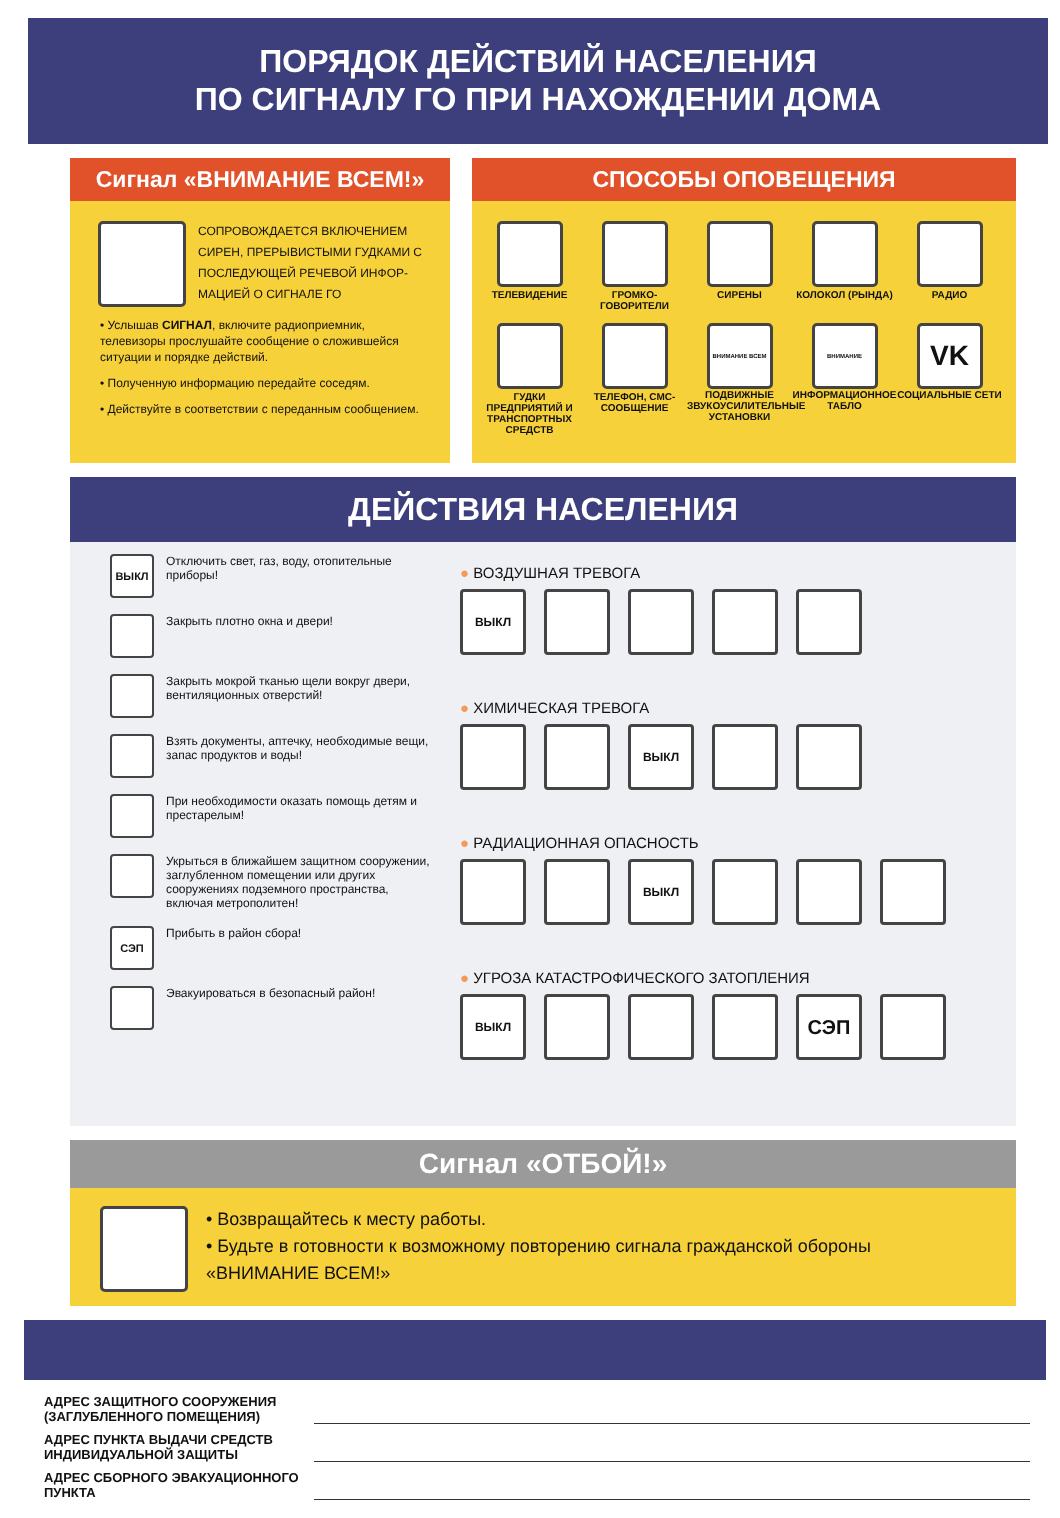ПОРЯДОК ДЕЙСТВИЙ НАСЕЛЕНИЯ
ПО СИГНАЛУ ГО ПРИ НАХОЖДЕНИИ ДОМА
Сигнал «ВНИМАНИЕ ВСЕМ!»
СОПРОВОЖДАЕТСЯ ВКЛЮЧЕНИЕМ СИРЕН, ПРЕРЫВИСТЫМИ ГУДКАМИ С ПОСЛЕДУЮЩЕЙ РЕЧЕВОЙ ИНФОР-МАЦИЕЙ О СИГНАЛЕ ГО
• Услышав СИГНАЛ, включите радиоприемник, телевизоры прослушайте сообщение о сложившейся ситуации и порядке действий.
• Полученную информацию передайте соседям.
• Действуйте в соответствии с переданным сообщением.
СПОСОБЫ ОПОВЕЩЕНИЯ
ТЕЛЕВИДЕНИЕ
ГРОМКО-ГОВОРИТЕЛИ
СИРЕНЫ
КОЛОКОЛ (РЫНДА)
РАДИО
ГУДКИ ПРЕДПРИЯТИЙ И ТРАНСПОРТНЫХ СРЕДСТВ
ТЕЛЕФОН, СМС-СООБЩЕНИЕ
ВНИМАНИЕ ВСЕМ
ПОДВИЖНЫЕ ЗВУКОУСИЛИТЕЛЬНЫЕ УСТАНОВКИ
ВНИМАНИЕ
ИНФОРМАЦИОННОЕ ТАБЛО
VK
СОЦИАЛЬНЫЕ СЕТИ
ДЕЙСТВИЯ НАСЕЛЕНИЯ
ВЫКЛ
Отключить свет, газ, воду, отопительные приборы!
Закрыть плотно окна и двери!
Закрыть мокрой тканью щели вокруг двери, вентиляционных отверстий!
Взять документы, аптечку, необходимые вещи, запас продуктов и воды!
При необходимости оказать помощь детям и престарелым!
Укрыться в ближайшем защитном сооружении, заглубленном помещении или других сооружениях подземного пространства, включая метрополитен!
СЭП
Прибыть в район сбора!
Эвакуироваться в безопасный район!
● ВОЗДУШНАЯ ТРЕВОГА
ВЫКЛ
● ХИМИЧЕСКАЯ ТРЕВОГА
ВЫКЛ
● РАДИАЦИОННАЯ ОПАСНОСТЬ
ВЫКЛ
● УГРОЗА КАТАСТРОФИЧЕСКОГО ЗАТОПЛЕНИЯ
ВЫКЛ
СЭП
Сигнал «ОТБОЙ!»
• Возвращайтесь к месту работы.
• Будьте в готовности к возможному повторению сигнала гражданской обороны «ВНИМАНИЕ ВСЕМ!»
АДРЕС ЗАЩИТНОГО СООРУЖЕНИЯ (ЗАГЛУБЛЕННОГО ПОМЕЩЕНИЯ)
АДРЕС ПУНКТА ВЫДАЧИ СРЕДСТВ ИНДИВИДУАЛЬНОЙ ЗАЩИТЫ
АДРЕС СБОРНОГО ЭВАКУАЦИОННОГО ПУНКТА